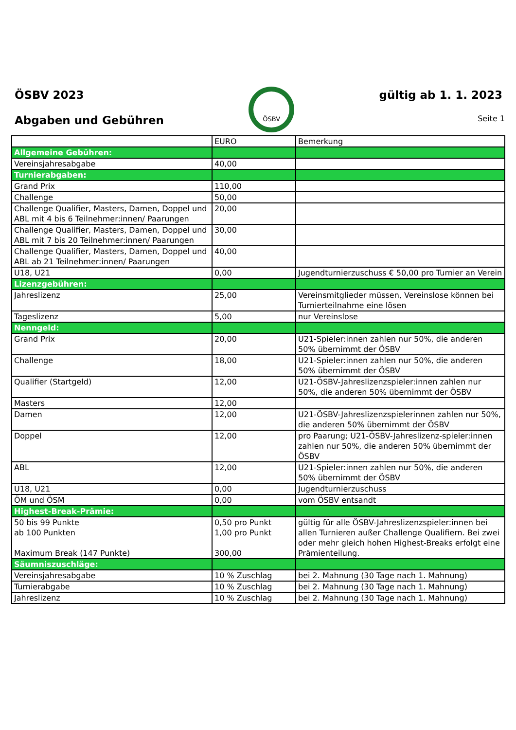ÖSBV 2023
Abgaben und Gebühren
ÖSBV
gültig ab 1. 1. 2023
Seite 1
| | EURO | Bemerkung |
| --- | --- | --- |
| Allgemeine Gebühren: | | |
| Vereinsjahresabgabe | 40,00 | |
| Turnierabgaben: | | |
| Grand Prix | 110,00 | |
| Challenge | 50,00 | |
| Challenge Qualifier, Masters, Damen, Doppel und ABL mit 4 bis 6 Teilnehmer:innen/ Paarungen | 20,00 | |
| Challenge Qualifier, Masters, Damen, Doppel und ABL mit 7 bis 20 Teilnehmer:innen/ Paarungen | 30,00 | |
| Challenge Qualifier, Masters, Damen, Doppel und ABL ab 21 Teilnehmer:innen/ Paarungen | 40,00 | |
| U18, U21 | 0,00 | Jugendturnierzuschuss € 50,00 pro Turnier an Verein |
| Lizenzgebühren: | | |
| Jahreslizenz | 25,00 | Vereinsmitglieder müssen, Vereinslose können bei Turnierteilnahme eine lösen |
| Tageslizenz | 5,00 | nur Vereinslose |
| Nenngeld: | | |
| Grand Prix | 20,00 | U21-Spieler:innen zahlen nur 50%, die anderen 50% übernimmt der ÖSBV |
| Challenge | 18,00 | U21-Spieler:innen zahlen nur 50%, die anderen 50% übernimmt der ÖSBV |
| Qualifier (Startgeld) | 12,00 | U21-ÖSBV-Jahreslizenzspieler:innen zahlen nur 50%, die anderen 50% übernimmt der ÖSBV |
| Masters | 12,00 | |
| Damen | 12,00 | U21-ÖSBV-Jahreslizenzspielerinnen zahlen nur 50%, die anderen 50% übernimmt der ÖSBV |
| Doppel | 12,00 | pro Paarung; U21-ÖSBV-Jahreslizenz-spieler:innen zahlen nur 50%, die anderen 50% übernimmt der ÖSBV |
| ABL | 12,00 | U21-Spieler:innen zahlen nur 50%, die anderen 50% übernimmt der ÖSBV |
| U18, U21 | 0,00 | Jugendturnierzuschuss |
| ÖM und ÖSM | 0,00 | vom ÖSBV entsandt |
| Highest-Break-Prämie: | | |
| 50 bis 99 Punkte ab 100 Punkten Maximum Break (147 Punkte) | 0,50 pro Punkt 1,00 pro Punkt 300,00 | gültig für alle ÖSBV-Jahreslizenzspieler:innen bei allen Turnieren außer Challenge Qualifiern. Bei zwei oder mehr gleich hohen Highest-Breaks erfolgt eine Prämienteilung. |
| Säumniszuschläge: | | |
| Vereinsjahresabgabe | 10 % Zuschlag | bei 2. Mahnung (30 Tage nach 1. Mahnung) |
| Turnierabgabe | 10 % Zuschlag | bei 2. Mahnung (30 Tage nach 1. Mahnung) |
| Jahreslizenz | 10 % Zuschlag | bei 2. Mahnung (30 Tage nach 1. Mahnung) |